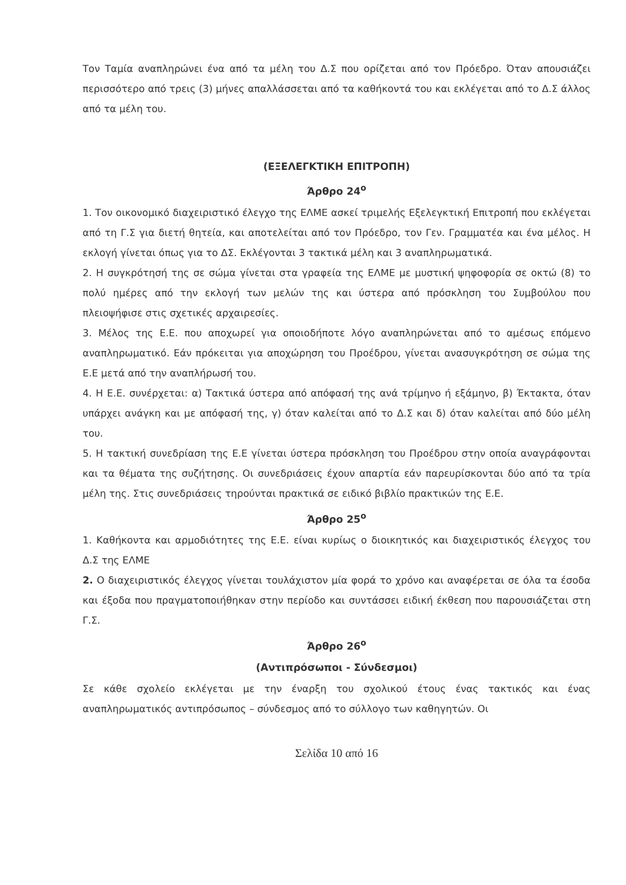Τον Ταμία αναπληρώνει ένα από τα μέλη του Δ.Σ που ορίζεται από τον Πρόεδρο. Όταν απουσιάζει περισσότερο από τρεις (3) μήνες απαλλάσσεται από τα καθήκοντά του και εκλέγεται από το Δ.Σ άλλος από τα μέλη του.
(ΕΞΕΛΕΓΚΤΙΚΗ ΕΠΙΤΡΟΠΗ)
Άρθρο 24<sup>ο</sup>
1. Τον οικονομικό διαχειριστικό έλεγχο της ΕΛΜΕ ασκεί τριμελής Εξελεγκτική Επιτροπή που εκλέγεται από τη Γ.Σ για διετή θητεία, και αποτελείται από τον Πρόεδρο, τον Γεν. Γραμματέα και ένα μέλος. Η εκλογή γίνεται όπως για το ΔΣ. Εκλέγονται 3 τακτικά μέλη και 3 αναπληρωματικά.
2. Η συγκρότησή της σε σώμα γίνεται στα γραφεία της ΕΛΜΕ με μυστική ψηφοφορία σε οκτώ (8) το πολύ ημέρες από την εκλογή των μελών της και ύστερα από πρόσκληση του Συμβούλου που πλειοψήφισε στις σχετικές αρχαιρεσίες.
3. Μέλος της Ε.Ε. που αποχωρεί για οποιοδήποτε λόγο αναπληρώνεται από το αμέσως επόμενο αναπληρωματικό. Εάν πρόκειται για αποχώρηση του Προέδρου, γίνεται ανασυγκρότηση σε σώμα της Ε.Ε μετά από την αναπλήρωσή του.
4. Η Ε.Ε. συνέρχεται: α) Τακτικά ύστερα από απόφασή της ανά τρίμηνο ή εξάμηνο, β) Έκτακτα, όταν υπάρχει ανάγκη και με απόφασή της, γ) όταν καλείται από το Δ.Σ και δ) όταν καλείται από δύο μέλη του.
5. Η τακτική συνεδρίαση της Ε.Ε γίνεται ύστερα πρόσκληση του Προέδρου στην οποία αναγράφονται και τα θέματα της συζήτησης. Οι συνεδριάσεις έχουν απαρτία εάν παρευρίσκονται δύο από τα τρία μέλη της. Στις συνεδριάσεις τηρούνται πρακτικά σε ειδικό βιβλίο πρακτικών της Ε.Ε.
Άρθρο 25<sup>ο</sup>
1. Καθήκοντα και αρμοδιότητες της Ε.Ε. είναι κυρίως ο διοικητικός και διαχειριστικός έλεγχος του Δ.Σ της ΕΛΜΕ
2. Ο διαχειριστικός έλεγχος γίνεται τουλάχιστον μία φορά το χρόνο και αναφέρεται σε όλα τα έσοδα και έξοδα που πραγματοποιήθηκαν στην περίοδο και συντάσσει ειδική έκθεση που παρουσιάζεται στη Γ.Σ.
Άρθρο 26<sup>ο</sup>
(Αντιπρόσωποι - Σύνδεσμοι)
Σε κάθε σχολείο εκλέγεται με την έναρξη του σχολικού έτους ένας τακτικός και ένας αναπληρωματικός αντιπρόσωπος – σύνδεσμος από το σύλλογο των καθηγητών. Οι
Σελίδα 10 από 16